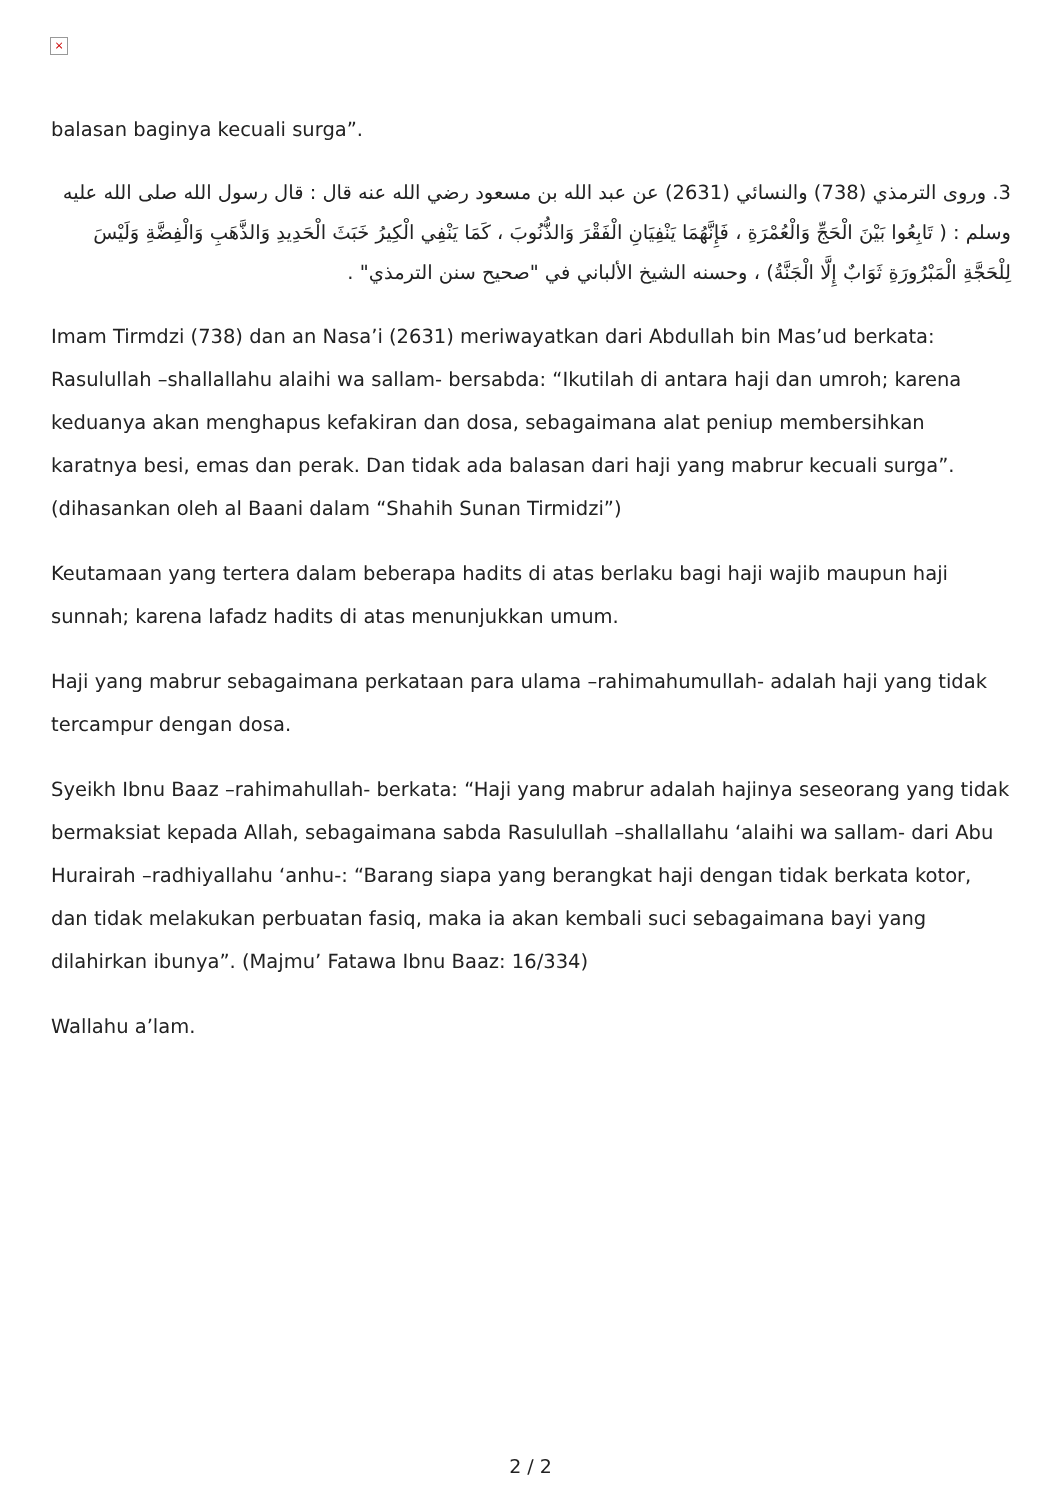×
balasan baginya kecuali surga”.
3. وروى الترمذي (738) والنسائي (2631) عن عبد الله بن مسعود رضي الله عنه قال : قال رسول الله صلى الله عليه وسلم : ( تَابِعُوا بَيْنَ الْحَجِّ وَالْعُمْرَةِ ، فَإِنَّهُمَا يَنْفِيَانِ الْفَقْرَ وَالذُّنُوبَ ، كَمَا يَنْفِي الْكِيرُ خَبَثَ الْحَدِيدِ وَالذَّهَبِ وَالْفِضَّةِ وَلَيْسَ لِلْحَجَّةِ الْمَبْرُورَةِ ثَوَابٌ إِلَّا الْجَنَّةُ) ، وحسنه الشيخ الألباني في "صحيح سنن الترمذي" .
Imam Tirmdzi (738) dan an Nasa’i (2631) meriwayatkan dari Abdullah bin Mas’ud berkata: Rasulullah –shallallahu alaihi wa sallam- bersabda: “Ikutilah di antara haji dan umroh; karena keduanya akan menghapus kefakiran dan dosa, sebagaimana alat peniup membersihkan karatnya besi, emas dan perak. Dan tidak ada balasan dari haji yang mabrur kecuali surga”. (dihasankan oleh al Baani dalam “Shahih Sunan Tirmidzi”)
Keutamaan yang tertera dalam beberapa hadits di atas berlaku bagi haji wajib maupun haji sunnah; karena lafadz hadits di atas menunjukkan umum.
Haji yang mabrur sebagaimana perkataan para ulama –rahimahumullah- adalah haji yang tidak tercampur dengan dosa.
Syeikh Ibnu Baaz –rahimahullah- berkata: “Haji yang mabrur adalah hajinya seseorang yang tidak bermaksiat kepada Allah, sebagaimana sabda Rasulullah –shallallahu ‘alaihi wa sallam- dari Abu Hurairah –radhiyallahu ‘anhu-: “Barang siapa yang berangkat haji dengan tidak berkata kotor, dan tidak melakukan perbuatan fasiq, maka ia akan kembali suci sebagaimana bayi yang dilahirkan ibunya”. (Majmu’ Fatawa Ibnu Baaz: 16/334)
Wallahu a’lam.
2 / 2